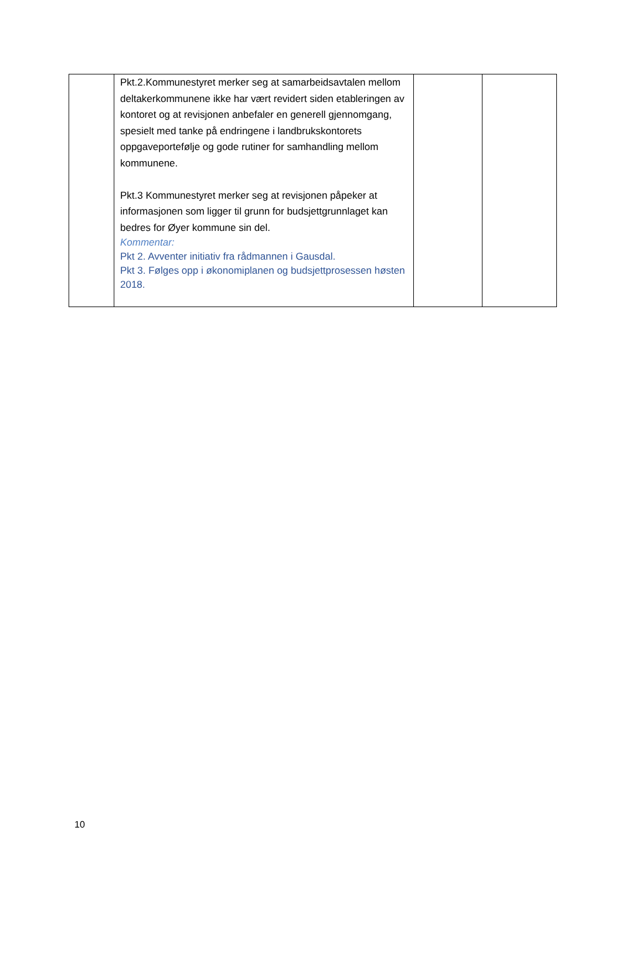| | Pkt.2.Kommunestyret merker seg at samarbeidsavtalen mellom deltakerkommunene ikke har vært revidert siden etableringen av kontoret og at revisjonen anbefaler en generell gjennomgang, spesielt med tanke på endringene i landbrukskontorets oppgaveportefølje og gode rutiner for samhandling mellom kommunene. Pkt.3 Kommunestyret merker seg at revisjonen påpeker at informasjonen som ligger til grunn for budsjettgrunnlaget kan bedres for Øyer kommune sin del. Kommentar: Pkt 2. Avventer initiativ fra rådmannen i Gausdal. Pkt 3. Følges opp i økonomiplanen og budsjettprosessen høsten 2018. | | |
10